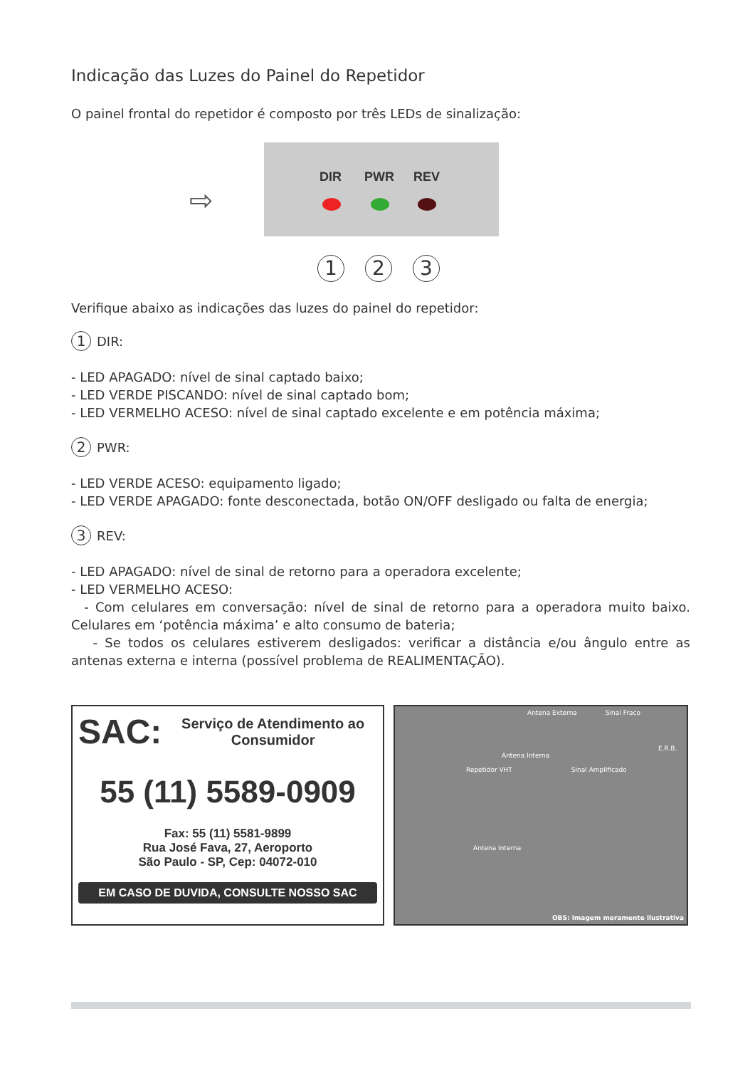Indicação das Luzes do Painel do Repetidor
O painel frontal do repetidor é composto por três LEDs de sinalização:
⇨
DIR PWR REV
1 2 3
Verifique abaixo as indicações das luzes do painel do repetidor:
1 DIR:
- LED APAGADO: nível de sinal captado baixo;
- LED VERDE PISCANDO: nível de sinal captado bom;
- LED VERMELHO ACESO: nível de sinal captado excelente e em potência máxima;
2 PWR:
- LED VERDE ACESO: equipamento ligado;
- LED VERDE APAGADO: fonte desconectada, botão ON/OFF desligado ou falta de energia;
3 REV:
- LED APAGADO: nível de sinal de retorno para a operadora excelente;
- LED VERMELHO ACESO:
- Com celulares em conversação: nível de sinal de retorno para a operadora muito baixo. Celulares em ‘potência máxima’ e alto consumo de bateria;
- Se todos os celulares estiverem desligados: verificar a distância e/ou ângulo entre as antenas externa e interna (possível problema de REALIMENTAÇÃO).
SAC: Serviço de Atendimento ao Consumidor
55 (11) 5589-0909
Fax: 55 (11) 5581-9899
Rua José Fava, 27, Aeroporto
São Paulo - SP, Cep: 04072-010
EM CASO DE DUVIDA, CONSULTE NOSSO SAC
Antena Externa Sinal Fraco
E.R.B.
Antena Interna
Repetidor VHT Sinal Amplificado
Antena Interna
OBS: Imagem meramente ilustrativa